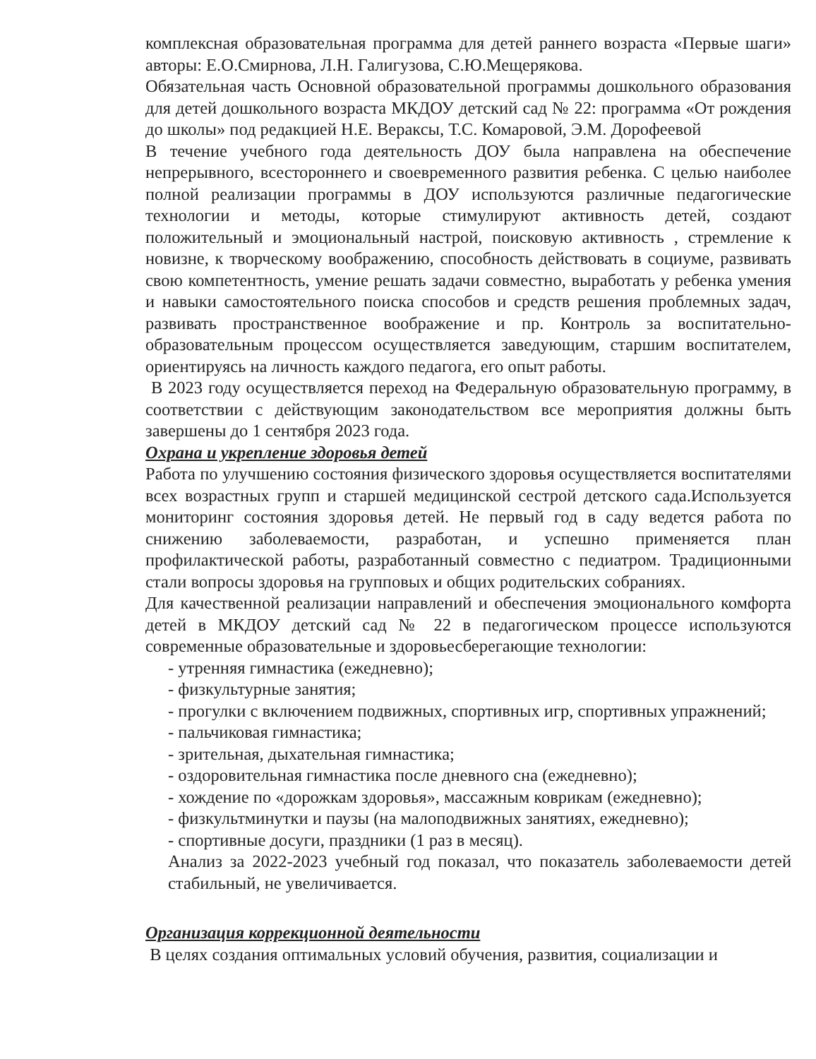комплексная образовательная программа для детей раннего возраста «Первые шаги» авторы: Е.О.Смирнова, Л.Н. Галигузова, С.Ю.Мещерякова.
Обязательная часть Основной образовательной программы дошкольного образования для детей дошкольного возраста МКДОУ детский сад № 22: программа «От рождения до школы» под редакцией Н.Е. Вераксы, Т.С. Комаровой, Э.М. Дорофеевой
В течение учебного года деятельность ДОУ была направлена на обеспечение непрерывного, всестороннего и своевременного развития ребенка. С целью наиболее полной реализации программы в ДОУ используются различные педагогические технологии и методы, которые стимулируют активность детей, создают положительный и эмоциональный настрой, поисковую активность , стремление к новизне, к творческому воображению, способность действовать в социуме, развивать свою компетентность, умение решать задачи совместно, выработать у ребенка умения и навыки самостоятельного поиска способов и средств решения проблемных задач, развивать пространственное воображение и пр. Контроль за воспитательно-образовательным процессом осуществляется заведующим, старшим воспитателем, ориентируясь на личность каждого педагога, его опыт работы.
В 2023 году осуществляется переход на Федеральную образовательную программу, в соответствии с действующим законодательством все мероприятия должны быть завершены до 1 сентября 2023 года.
Охрана и укрепление здоровья детей
Работа по улучшению состояния физического здоровья осуществляется воспитателями всех возрастных групп и старшей медицинской сестрой детского сада.Используется мониторинг состояния здоровья детей. Не первый год в саду ведется работа по снижению заболеваемости, разработан, и успешно применяется план профилактической работы, разработанный совместно с педиатром. Традиционными стали вопросы здоровья на групповых и общих родительских собраниях.
Для качественной реализации направлений и обеспечения эмоционального комфорта детей в МКДОУ детский сад № 22 в педагогическом процессе используются современные образовательные и здоровьесберегающие технологии:
- утренняя гимнастика (ежедневно);
- физкультурные занятия;
- прогулки с включением подвижных, спортивных игр, спортивных упражнений;
- пальчиковая гимнастика;
- зрительная, дыхательная гимнастика;
- оздоровительная гимнастика после дневного сна (ежедневно);
- хождение по «дорожкам здоровья», массажным коврикам (ежедневно);
- физкультминутки и паузы (на малоподвижных занятиях, ежедневно);
- спортивные досуги, праздники (1 раз в месяц).
Анализ за 2022-2023 учебный год показал, что показатель заболеваемости детей стабильный, не увеличивается.
Организация коррекционной деятельности
В целях создания оптимальных условий обучения, развития, социализации и